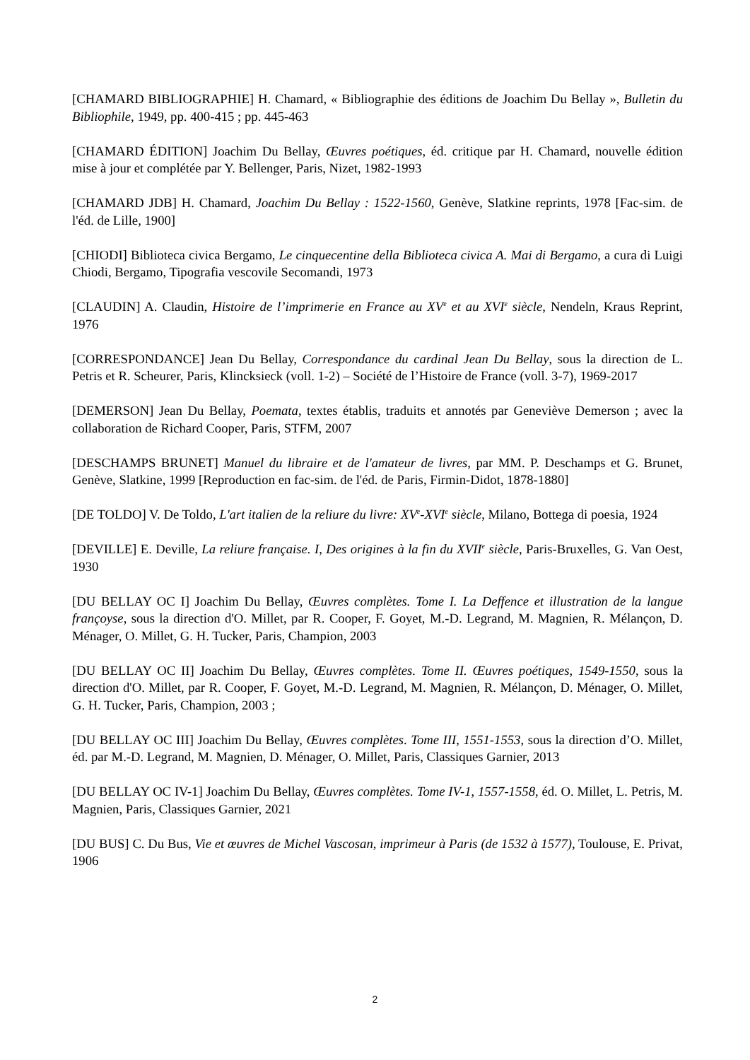[CHAMARD BIBLIOGRAPHIE] H. Chamard, « Bibliographie des éditions de Joachim Du Bellay », Bulletin du Bibliophile, 1949, pp. 400-415 ; pp. 445-463
[CHAMARD ÉDITION] Joachim Du Bellay, Œuvres poétiques, éd. critique par H. Chamard, nouvelle édition mise à jour et complétée par Y. Bellenger, Paris, Nizet, 1982-1993
[CHAMARD JDB] H. Chamard, Joachim Du Bellay : 1522-1560, Genève, Slatkine reprints, 1978 [Fac-sim. de l'éd. de Lille, 1900]
[CHIODI] Biblioteca civica Bergamo, Le cinquecentine della Biblioteca civica A. Mai di Bergamo, a cura di Luigi Chiodi, Bergamo, Tipografia vescovile Secomandi, 1973
[CLAUDIN] A. Claudin, Histoire de l’imprimerie en France au XV<sup>e</sup> et au XVI<sup>e</sup> siècle, Nendeln, Kraus Reprint, 1976
[CORRESPONDANCE] Jean Du Bellay, Correspondance du cardinal Jean Du Bellay, sous la direction de L. Petris et R. Scheurer, Paris, Klincksieck (voll. 1-2) – Société de l’Histoire de France (voll. 3-7), 1969-2017
[DEMERSON] Jean Du Bellay, Poemata, textes établis, traduits et annotés par Geneviève Demerson ; avec la collaboration de Richard Cooper, Paris, STFM, 2007
[DESCHAMPS BRUNET] Manuel du libraire et de l'amateur de livres, par MM. P. Deschamps et G. Brunet, Genève, Slatkine, 1999 [Reproduction en fac-sim. de l'éd. de Paris, Firmin-Didot, 1878-1880]
[DE TOLDO] V. De Toldo, L'art italien de la reliure du livre: XV<sup>e</sup>-XVI<sup>e</sup> siècle, Milano, Bottega di poesia, 1924
[DEVILLE] E. Deville, La reliure française. I, Des origines à la fin du XVII<sup>e</sup> siècle, Paris-Bruxelles, G. Van Oest, 1930
[DU BELLAY OC I] Joachim Du Bellay, Œuvres complètes. Tome I. La Deffence et illustration de la langue françoyse, sous la direction d'O. Millet, par R. Cooper, F. Goyet, M.-D. Legrand, M. Magnien, R. Mélançon, D. Ménager, O. Millet, G. H. Tucker, Paris, Champion, 2003
[DU BELLAY OC II] Joachim Du Bellay, Œuvres complètes. Tome II. Œuvres poétiques, 1549-1550, sous la direction d'O. Millet, par R. Cooper, F. Goyet, M.-D. Legrand, M. Magnien, R. Mélançon, D. Ménager, O. Millet, G. H. Tucker, Paris, Champion, 2003 ;
[DU BELLAY OC III] Joachim Du Bellay, Œuvres complètes. Tome III, 1551-1553, sous la direction d’O. Millet, éd. par M.-D. Legrand, M. Magnien, D. Ménager, O. Millet, Paris, Classiques Garnier, 2013
[DU BELLAY OC IV-1] Joachim Du Bellay, Œuvres complètes. Tome IV-1, 1557-1558, éd. O. Millet, L. Petris, M. Magnien, Paris, Classiques Garnier, 2021
[DU BUS] C. Du Bus, Vie et œuvres de Michel Vascosan, imprimeur à Paris (de 1532 à 1577), Toulouse, E. Privat, 1906
2